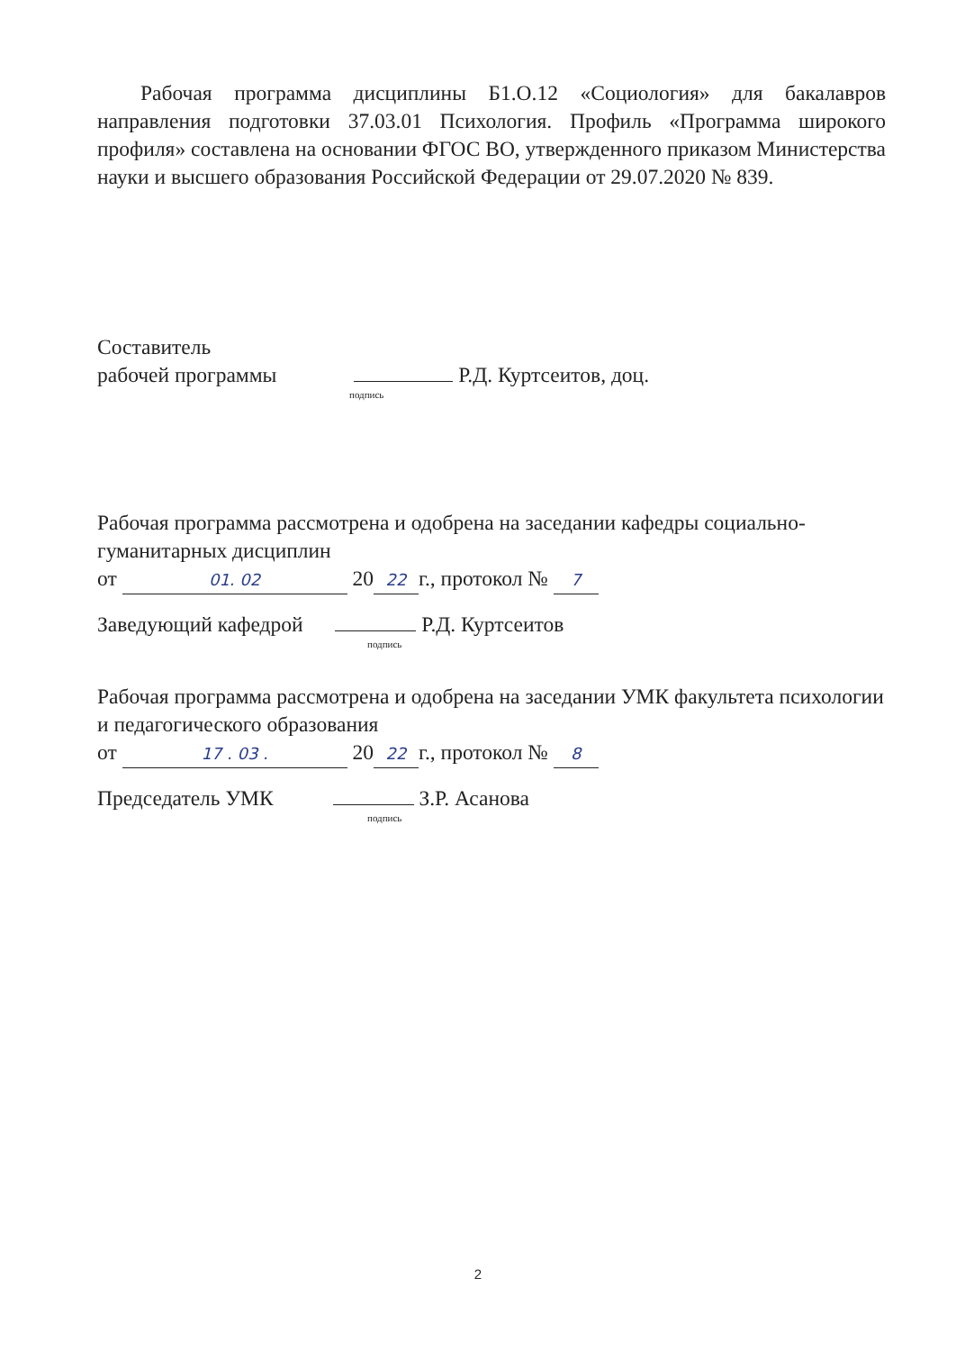Рабочая программа дисциплины Б1.О.12 «Социология» для бакалавров направления подготовки 37.03.01 Психология. Профиль «Программа широкого профиля» составлена на основании ФГОС ВО, утвержденного приказом Министерства науки и высшего образования Российской Федерации от 29.07.2020 № 839.
Составитель
рабочей программы Р.Д. Куртсеитов, доц.
подпись
Рабочая программа рассмотрена и одобрена на заседании кафедры социально-гуманитарных дисциплин
от 01. 02 20 22 г., протокол № 7
Заведующий кафедрой Р.Д. Куртсеитов
подпись
Рабочая программа рассмотрена и одобрена на заседании УМК факультета психологии и педагогического образования
от 17 . 03 . 20 22 г., протокол № 8
Председатель УМК З.Р. Асанова
подпись
2